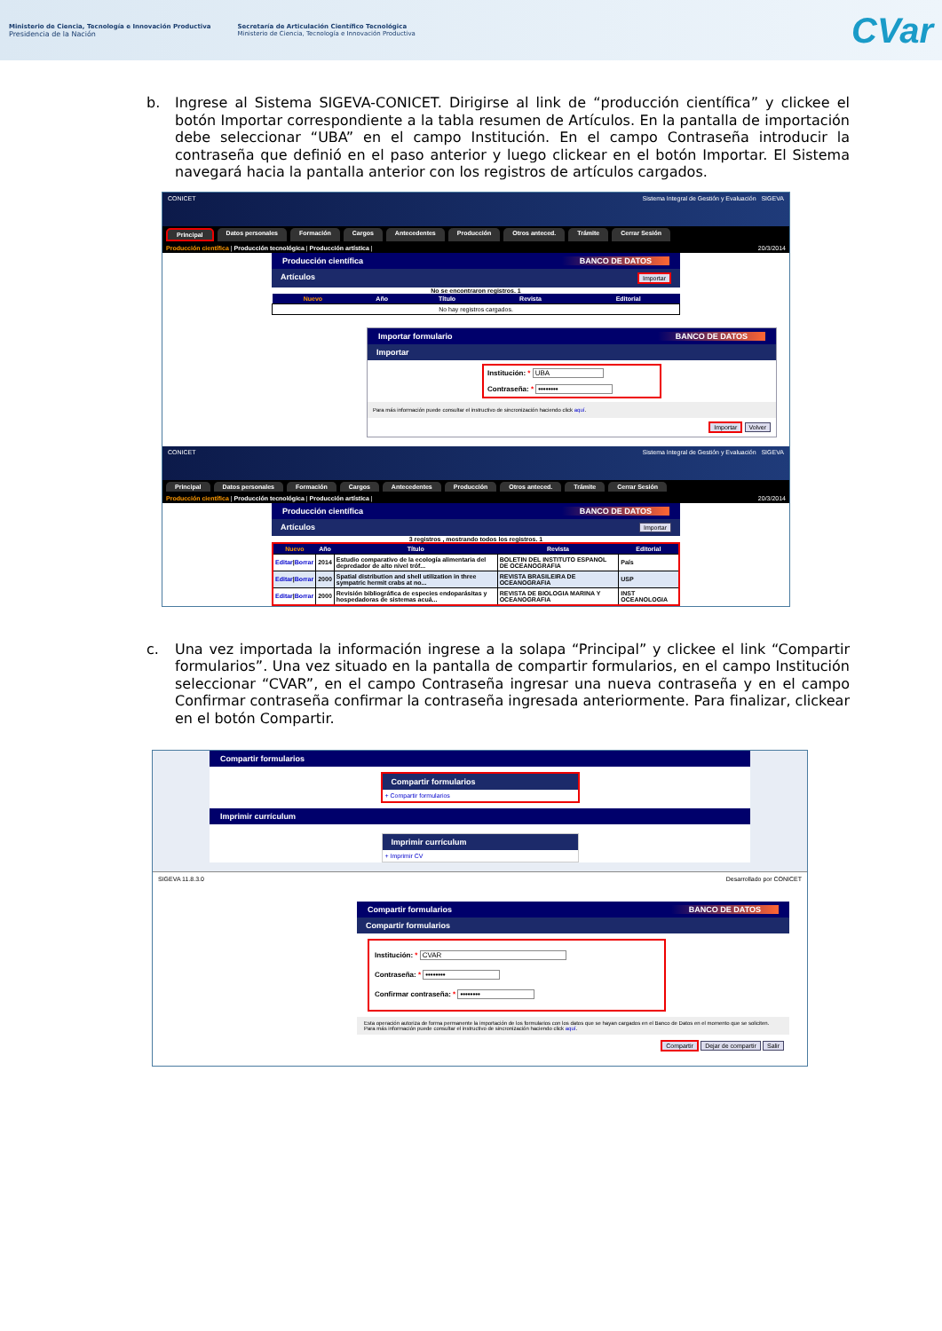Ministerio de Ciencia, Tecnología e Innovación Productiva
Presidencia de la Nación
Secretaría de Articulación Científico Tecnológica
Ministerio de Ciencia, Tecnología e Innovación Productiva
CVar
b. Ingrese al Sistema SIGEVA-CONICET. Dirigirse al link de “producción científica” y clickee el botón Importar correspondiente a la tabla resumen de Artículos. En la pantalla de importación debe seleccionar “UBA” en el campo Institución. En el campo Contraseña introducir la contraseña que definió en el paso anterior y luego clickear en el botón Importar. El Sistema navegará hacia la pantalla anterior con los registros de artículos cargados.
CONICET Sistema Integral de Gestión y Evaluación SIGEVA
Principal Datos personales Formación Cargos Antecedentes Producción Otros anteced. Trámite Cerrar Sesión
Producción científica | Producción tecnológica | Producción artística | 20/3/2014
Producción científica BANCO DE DATOS
Artículos Importar
No se encontraron registros. 1
| Nuevo | Año | Título | Revista | Editorial |
| --- | --- | --- | --- | --- |
| No hay registros cargados. | | | | |
Importar formulario BANCO DE DATOS
Importar
Institución: * UBA
Contraseña: * ••••••••
Para más información puede consultar el instructivo de sincronización haciendo click aquí.
Importar Volver
CONICET Sistema Integral de Gestión y Evaluación SIGEVA
Principal Datos personales Formación Cargos Antecedentes Producción Otros anteced. Trámite Cerrar Sesión
Producción científica | Producción tecnológica | Producción artística | 20/3/2014
Producción científica BANCO DE DATOS
Artículos Importar
3 registros , mostrando todos los registros. 1
| Nuevo | Año | Título | Revista | Editorial |
| --- | --- | --- | --- | --- |
| Editar / Borrar | 2014 | Estudio comparativo de la ecología alimentaria del depredador de alto nivel tróf... | BOLETIN DEL INSTITUTO ESPANOL DE OCEANOGRAFIA | País |
| Editar / Borrar | 2000 | Spatial distribution and shell utilization in three sympatric hermit crabs at no... | REVISTA BRASILEIRA DE OCEANOGRAFIA | USP |
| Editar / Borrar | 2000 | Revisión bibliográfica de especies endoparásitas y hospedadoras de sistemas acuá... | REVISTA DE BIOLOGIA MARINA Y OCEANOGRAFIA | INST OCEANOLOGIA |
c. Una vez importada la información ingrese a la solapa “Principal” y clickee el link “Compartir formularios”. Una vez situado en la pantalla de compartir formularios, en el campo Institución seleccionar “CVAR”, en el campo Contraseña ingresar una nueva contraseña y en el campo Confirmar contraseña confirmar la contraseña ingresada anteriormente. Para finalizar, clickear en el botón Compartir.
Compartir formularios
Compartir formularios
+ Compartir formularios
Imprimir currículum
Imprimir currículum
+ Imprimir CV
SIGEVA 11.8.3.0 Desarrollado por CONICET
Compartir formularios BANCO DE DATOS
Compartir formularios
Institución: * CVAR
Contraseña: * ••••••••
Confirmar contraseña: * ••••••••
Esta operación autoriza de forma permanente la importación de los formularios con los datos que se hayan cargados en el Banco de Datos en el momento que se soliciten.
Para más información puede consultar el instructivo de sincronización haciendo click aquí.
Compartir Dejar de compartir Salir